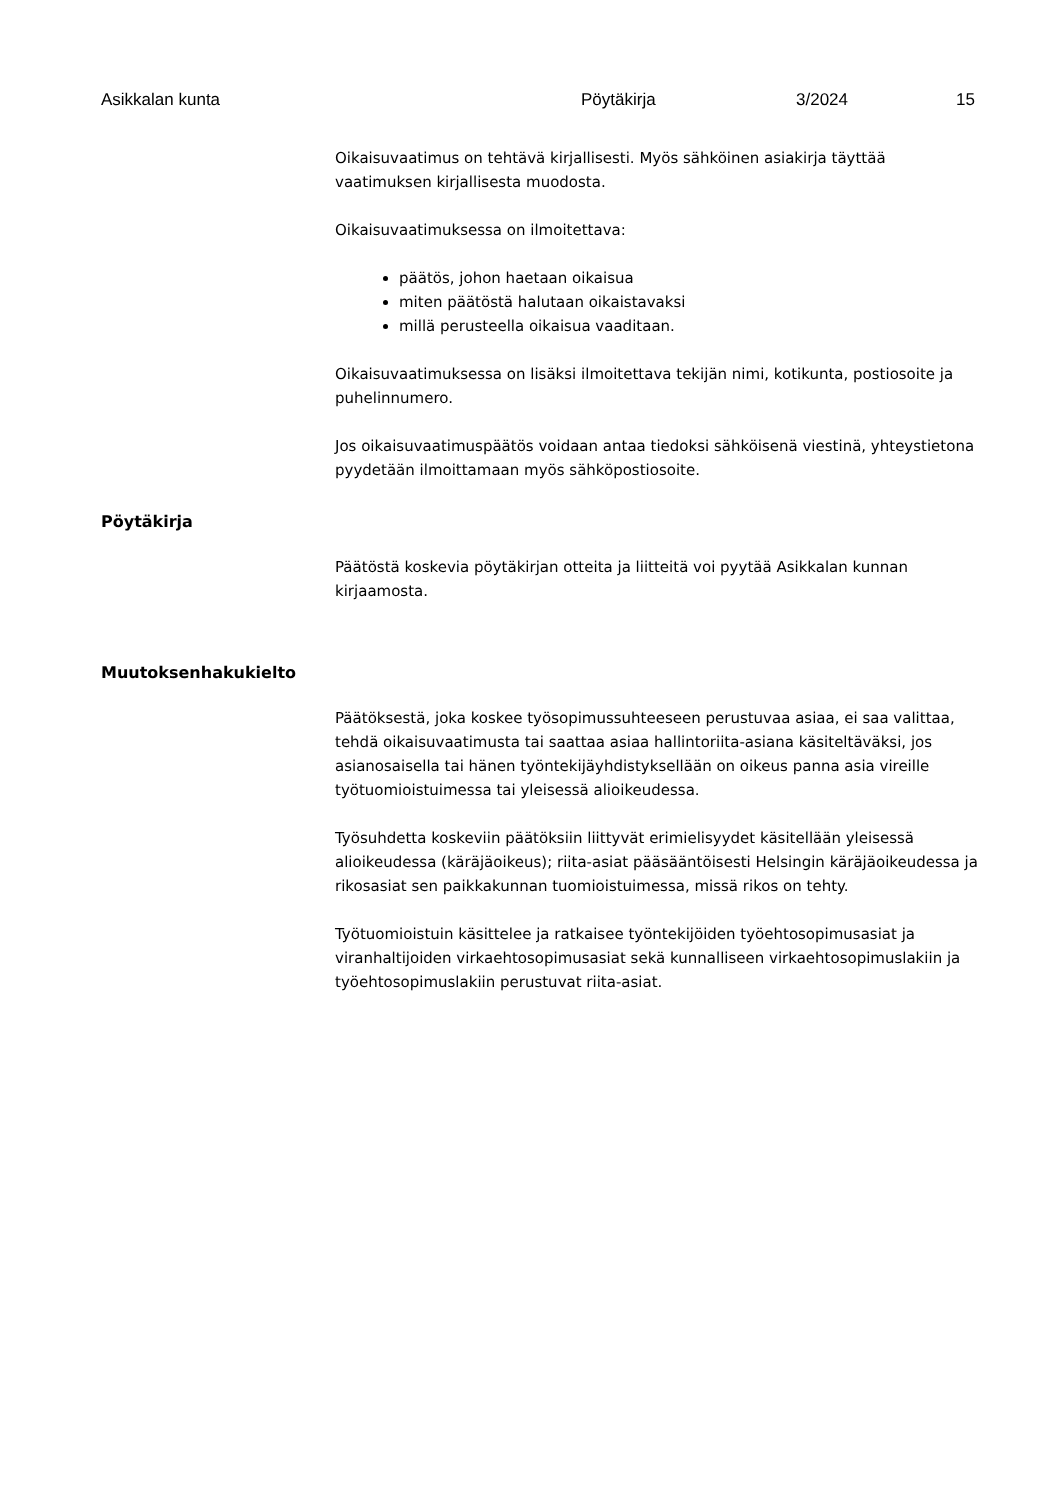Asikkalan kunta Pöytäkirja 3/2024 15
Oikaisuvaatimus on tehtävä kirjallisesti. Myös sähköinen asiakirja täyttää vaatimuksen kirjallisesta muodosta.
Oikaisuvaatimuksessa on ilmoitettava:
päätös, johon haetaan oikaisua
miten päätöstä halutaan oikaistavaksi
millä perusteella oikaisua vaaditaan.
Oikaisuvaatimuksessa on lisäksi ilmoitettava tekijän nimi, kotikunta, postiosoite ja puhelinnumero.
Jos oikaisuvaatimuspäätös voidaan antaa tiedoksi sähköisenä viestinä, yhteystietona pyydetään ilmoittamaan myös sähköpostiosoite.
Pöytäkirja
Päätöstä koskevia pöytäkirjan otteita ja liitteitä voi pyytää Asikkalan kunnan kirjaamosta.
Muutoksenhakukielto
Päätöksestä, joka koskee työsopimussuhteeseen perustuvaa asiaa, ei saa valittaa, tehdä oikaisuvaatimusta tai saattaa asiaa hallintoriita-asiana käsiteltäväksi, jos asianosaisella tai hänen työntekijäyhdistyksellään on oikeus panna asia vireille työtuomioistuimessa tai yleisessä alioikeudessa.
Työsuhdetta koskeviin päätöksiin liittyvät erimielisyydet käsitellään yleisessä alioikeudessa (käräjäoikeus); riita-asiat pääsääntöisesti Helsingin käräjäoikeudessa ja rikosasiat sen paikkakunnan tuomioistuimessa, missä rikos on tehty.
Työtuomioistuin käsittelee ja ratkaisee työntekijöiden työehtosopimusasiat ja viranhaltijoiden virkaehtosopimusasiat sekä kunnalliseen virkaehtosopimuslakiin ja työehtosopimuslakiin perustuvat riita-asiat.